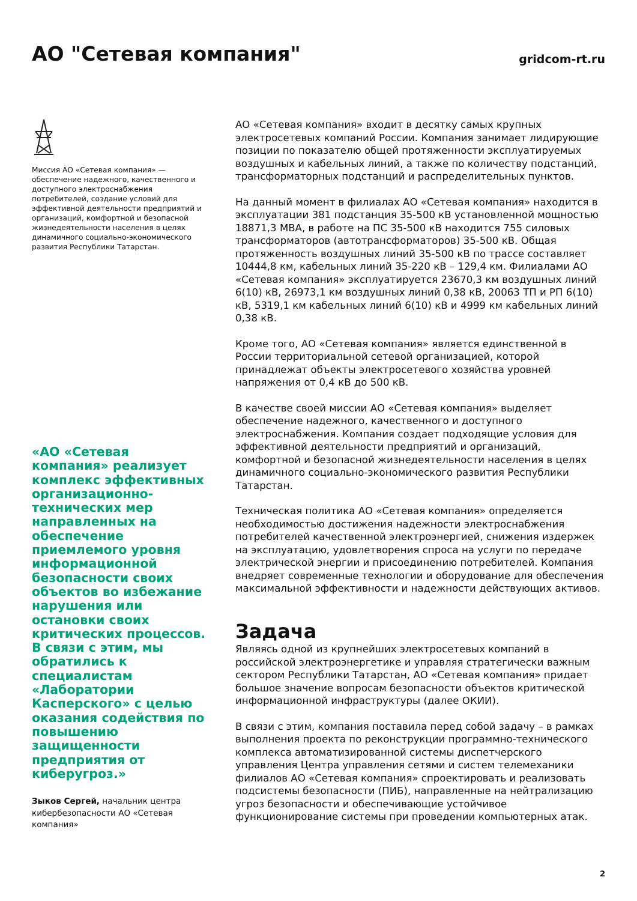АО "Сетевая компания"
gridcom-rt.ru
Миссия АО «Сетевая компания» — обеспечение надежного, качественного и доступного электроснабжения потребителей, создание условий для эффективной деятельности предприятий и организаций, комфортной и безопасной жизнедеятельности населения в целях динамичного социально-экономического развития Республики Татарстан.
«АО «Сетевая компания» реализует комплекс эффективных организационно-технических мер направленных на обеспечение приемлемого уровня информационной безопасности своих объектов во избежание нарушения или остановки своих критических процессов. В связи с этим, мы обратились к специалистам «Лаборатории Касперского» с целью оказания содействия по повышению защищенности предприятия от киберугроз.»
Зыков Сергей, начальник центра кибербезопасности АО «Сетевая компания»
АО «Сетевая компания» входит в десятку самых крупных электросетевых компаний России. Компания занимает лидирующие позиции по показателю общей протяженности эксплуатируемых воздушных и кабельных линий, а также по количеству подстанций, трансформаторных подстанций и распределительных пунктов.
На данный момент в филиалах АО «Сетевая компания» находится в эксплуатации 381 подстанция 35-500 кВ установленной мощностью 18871,3 МВА, в работе на ПС 35-500 кВ находится 755 силовых трансформаторов (автотрансформаторов) 35-500 кВ. Общая протяженность воздушных линий 35-500 кВ по трассе составляет 10444,8 км, кабельных линий 35-220 кВ – 129,4 км. Филиалами АО «Сетевая компания» эксплуатируется 23670,3 км воздушных линий 6(10) кВ, 26973,1 км воздушных линий 0,38 кВ, 20063 ТП и РП 6(10) кВ, 5319,1 км кабельных линий 6(10) кВ и 4999 км кабельных линий 0,38 кВ.
Кроме того, АО «Сетевая компания» является единственной в России территориальной сетевой организацией, которой принадлежат объекты электросетевого хозяйства уровней напряжения от 0,4 кВ до 500 кВ.
В качестве своей миссии АО «Сетевая компания» выделяет обеспечение надежного, качественного и доступного электроснабжения. Компания создает подходящие условия для эффективной деятельности предприятий и организаций, комфортной и безопасной жизнедеятельности населения в целях динамичного социально-экономического развития Республики Татарстан.
Техническая политика АО «Сетевая компания» определяется необходимостью достижения надежности электроснабжения потребителей качественной электроэнергией, снижения издержек на эксплуатацию, удовлетворения спроса на услуги по передаче электрической энергии и присоединению потребителей. Компания внедряет современные технологии и оборудование для обеспечения максимальной эффективности и надежности действующих активов.
Задача
Являясь одной из крупнейших электросетевых компаний в российской электроэнергетике и управляя стратегически важным сектором Республики Татарстан, АО «Сетевая компания» придает большое значение вопросам безопасности объектов критической информационной инфраструктуры (далее ОКИИ).
В связи с этим, компания поставила перед собой задачу – в рамках выполнения проекта по реконструкции программно-технического комплекса автоматизированной системы диспетчерского управления Центра управления сетями и систем телемеханики филиалов АО «Сетевая компания» спроектировать и реализовать подсистемы безопасности (ПИБ), направленные на нейтрализацию угроз безопасности и обеспечивающие устойчивое функционирование системы при проведении компьютерных атак.
2